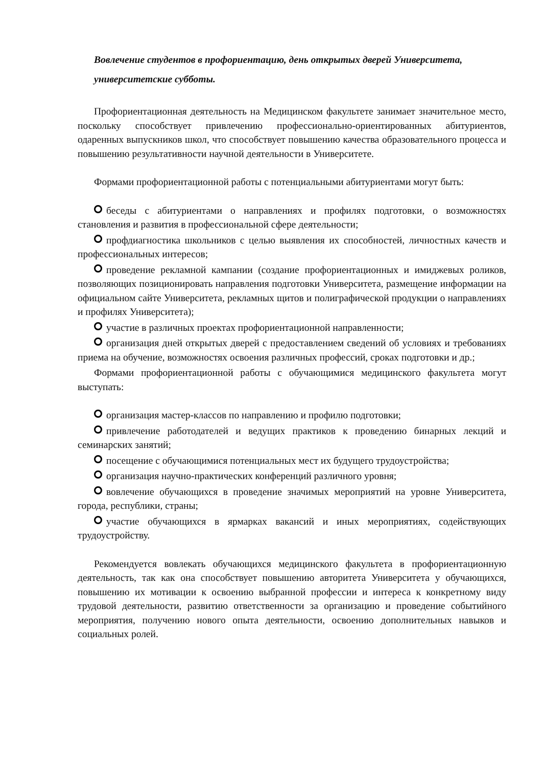Вовлечение студентов в профориентацию, день открытых дверей Университета, университетские субботы.
Профориентационная деятельность на Медицинском факультете занимает значительное место, поскольку способствует привлечению профессионально-ориентированных абитуриентов, одаренных выпускников школ, что способствует повышению качества образовательного процесса и повышению результативности научной деятельности в Университете.
Формами профориентационной работы с потенциальными абитуриентами могут быть:
беседы с абитуриентами о направлениях и профилях подготовки, о возможностях становления и развития в профессиональной сфере деятельности;
профдиагностика школьников с целью выявления их способностей, личностных качеств и профессиональных интересов;
проведение рекламной кампании (создание профориентационных и имиджевых роликов, позволяющих позиционировать направления подготовки Университета, размещение информации на официальном сайте Университета, рекламных щитов и полиграфической продукции о направлениях и профилях Университета);
участие в различных проектах профориентационной направленности;
организация дней открытых дверей с предоставлением сведений об условиях и требованиях приема на обучение, возможностях освоения различных профессий, сроках подготовки и др.;
Формами профориентационной работы с обучающимися медицинского факультета могут выступать:
организация мастер-классов по направлению и профилю подготовки;
привлечение работодателей и ведущих практиков к проведению бинарных лекций и семинарских занятий;
посещение с обучающимися потенциальных мест их будущего трудоустройства;
организация научно-практических конференций различного уровня;
вовлечение обучающихся в проведение значимых мероприятий на уровне Университета, города, республики, страны;
участие обучающихся в ярмарках вакансий и иных мероприятиях, содействующих трудоустройству.
Рекомендуется вовлекать обучающихся медицинского факультета в профориентационную деятельность, так как она способствует повышению авторитета Университета у обучающихся, повышению их мотивации к освоению выбранной профессии и интереса к конкретному виду трудовой деятельности, развитию ответственности за организацию и проведение событийного мероприятия, получению нового опыта деятельности, освоению дополнительных навыков и социальных ролей.